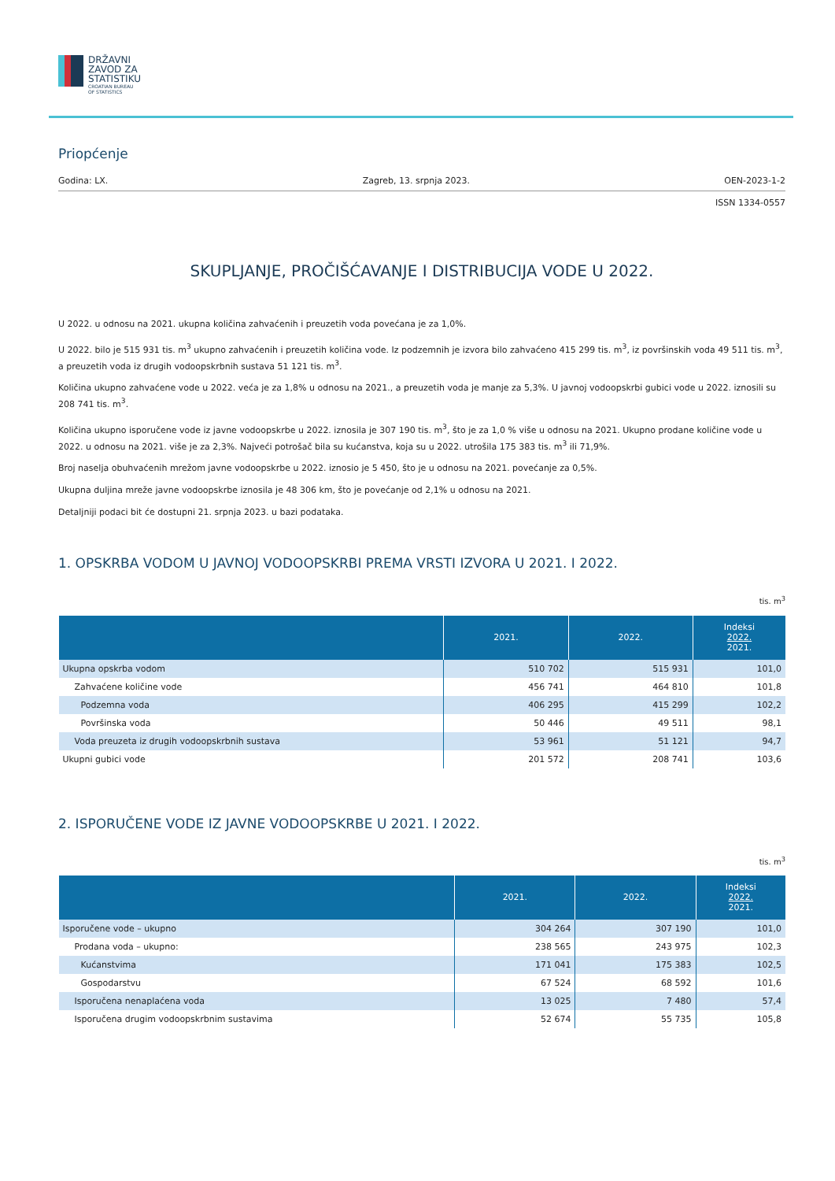DRŽAVNI
ZAVOD ZA
STATISTIKU
CROATIAN BUREAU
OF STATISTICS
Priopćenje
Godina: LX. Zagreb, 13. srpnja 2023. OEN-2023-1-2
ISSN 1334-0557
SKUPLJANJE, PROČIŠĆAVANJE I DISTRIBUCIJA VODE U 2022.
U 2022. u odnosu na 2021. ukupna količina zahvaćenih i preuzetih voda povećana je za 1,0%.
U 2022. bilo je 515 931 tis. m<sup>3</sup> ukupno zahvaćenih i preuzetih količina vode. Iz podzemnih je izvora bilo zahvaćeno 415 299 tis. m<sup>3</sup>, iz površinskih voda 49 511 tis. m<sup>3</sup>, a preuzetih voda iz drugih vodoopskrbnih sustava 51 121 tis. m<sup>3</sup>.
Količina ukupno zahvaćene vode u 2022. veća je za 1,8% u odnosu na 2021., a preuzetih voda je manje za 5,3%. U javnoj vodoopskrbi gubici vode u 2022. iznosili su 208 741 tis. m<sup>3</sup>.
Količina ukupno isporučene vode iz javne vodoopskrbe u 2022. iznosila je 307 190 tis. m<sup>3</sup>, što je za 1,0 % više u odnosu na 2021. Ukupno prodane količine vode u 2022. u odnosu na 2021. više je za 2,3%. Najveći potrošač bila su kućanstva, koja su u 2022. utrošila 175 383 tis. m<sup>3</sup> ili 71,9%.
Broj naselja obuhvaćenih mrežom javne vodoopskrbe u 2022. iznosio je 5 450, što je u odnosu na 2021. povećanje za 0,5%.
Ukupna duljina mreže javne vodoopskrbe iznosila je 48 306 km, što je povećanje od 2,1% u odnosu na 2021.
Detaljniji podaci bit će dostupni 21. srpnja 2023. u bazi podataka.
1. OPSKRBA VODOM U JAVNOJ VODOOPSKRBI PREMA VRSTI IZVORA U 2021. I 2022.
tis. m<sup>3</sup>
| | 2021. | 2022. | Indeksi 2022. 2021. |
| --- | --- | --- | --- |
| Ukupna opskrba vodom | 510 702 | 515 931 | 101,0 |
| Zahvaćene količine vode | 456 741 | 464 810 | 101,8 |
| Podzemna voda | 406 295 | 415 299 | 102,2 |
| Površinska voda | 50 446 | 49 511 | 98,1 |
| Voda preuzeta iz drugih vodoopskrbnih sustava | 53 961 | 51 121 | 94,7 |
| Ukupni gubici vode | 201 572 | 208 741 | 103,6 |
2. ISPORUČENE VODE IZ JAVNE VODOOPSKRBE U 2021. I 2022.
tis. m<sup>3</sup>
| | 2021. | 2022. | Indeksi 2022. 2021. |
| --- | --- | --- | --- |
| Isporučene vode – ukupno | 304 264 | 307 190 | 101,0 |
| Prodana voda – ukupno: | 238 565 | 243 975 | 102,3 |
| Kućanstvima | 171 041 | 175 383 | 102,5 |
| Gospodarstvu | 67 524 | 68 592 | 101,6 |
| Isporučena nenaplaćena voda | 13 025 | 7 480 | 57,4 |
| Isporučena drugim vodoopskrbnim sustavima | 52 674 | 55 735 | 105,8 |